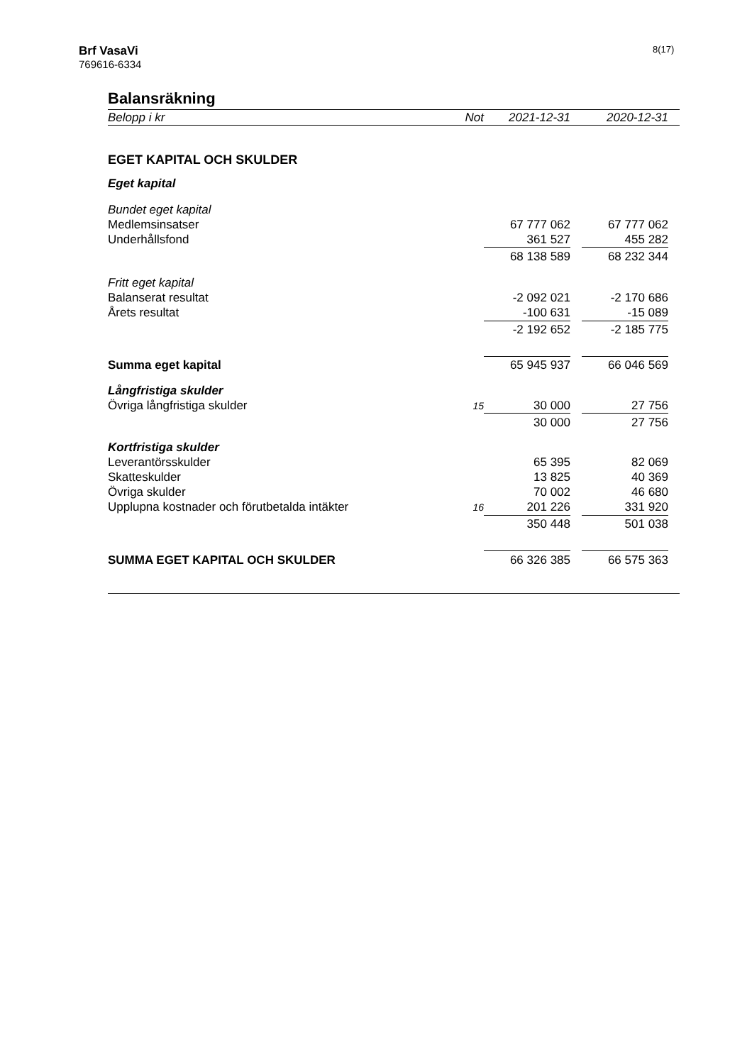Brf VasaVi
769616-6334
8(17)
Balansräkning
| Belopp i kr | Not | | 2021-12-31 | | 2020-12-31 | |
| --- | --- | --- | --- | --- | --- | --- |
| EGET KAPITAL OCH SKULDER | | | | | | |
| Eget kapital | | | | | | |
| Bundet eget kapital | | | | | | |
| Medlemsinsatser | | | 67 777 062 | | 67 777 062 | |
| Underhållsfond | | | 361 527 | | 455 282 | |
| | | | 68 138 589 | | 68 232 344 | |
| Fritt eget kapital | | | | | | |
| Balanserat resultat | | | -2 092 021 | | -2 170 686 | |
| Årets resultat | | | -100 631 | | -15 089 | |
| | | | -2 192 652 | | -2 185 775 | |
| Summa eget kapital | | | 65 945 937 | | 66 046 569 | |
| Långfristiga skulder | | | | | | |
| Övriga långfristiga skulder | 15 | | 30 000 | | 27 756 | |
| | | | 30 000 | | 27 756 | |
| Kortfristiga skulder | | | | | | |
| Leverantörsskulder | | | 65 395 | | 82 069 | |
| Skatteskulder | | | 13 825 | | 40 369 | |
| Övriga skulder | | | 70 002 | | 46 680 | |
| Upplupna kostnader och förutbetalda intäkter | 16 | | 201 226 | | 331 920 | |
| | | | 350 448 | | 501 038 | |
| SUMMA EGET KAPITAL OCH SKULDER | | | 66 326 385 | | 66 575 363 | |